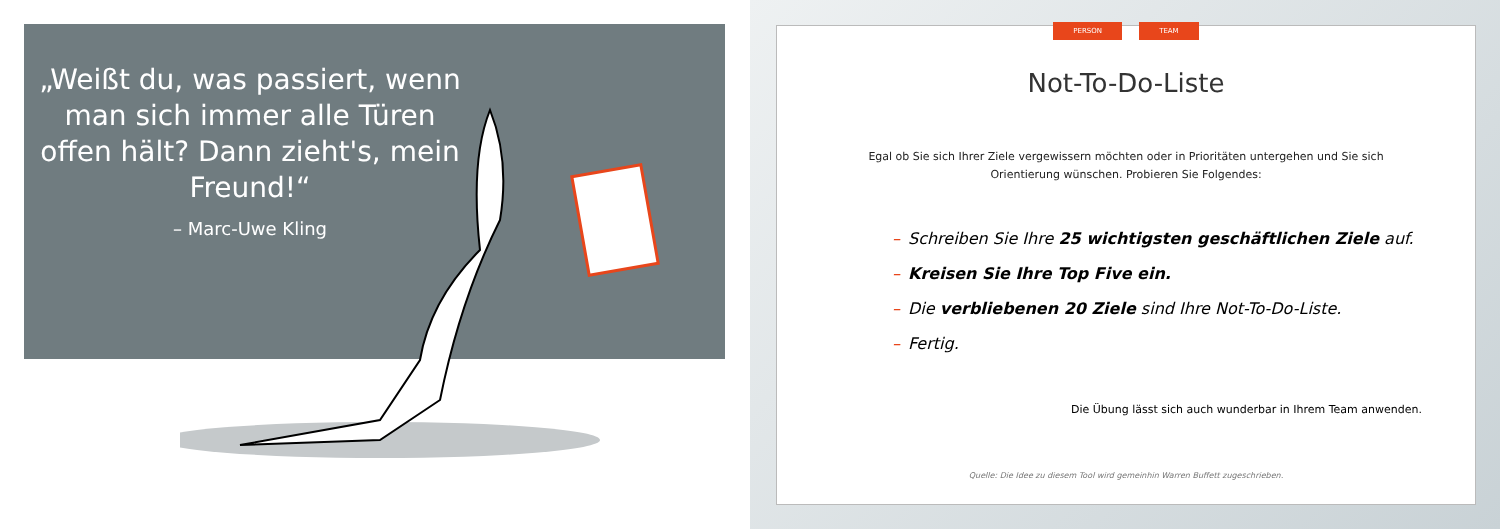„Weißt du, was passiert, wenn man sich immer alle Türen offen hält? Dann zieht's, mein Freund!“
– Marc-Uwe Kling
PERSON TEAM
Not-To-Do-Liste
Egal ob Sie sich Ihrer Ziele vergewissern möchten oder in Prioritäten untergehen und Sie sich Orientierung wünschen. Probieren Sie Folgendes:
– Schreiben Sie Ihre 25 wichtigsten geschäftlichen Ziele auf.
– Kreisen Sie Ihre Top Five ein.
– Die verbliebenen 20 Ziele sind Ihre Not-To-Do-Liste.
– Fertig.
Die Übung lässt sich auch wunderbar in Ihrem Team anwenden.
Quelle: Die Idee zu diesem Tool wird gemeinhin Warren Buffett zugeschrieben.